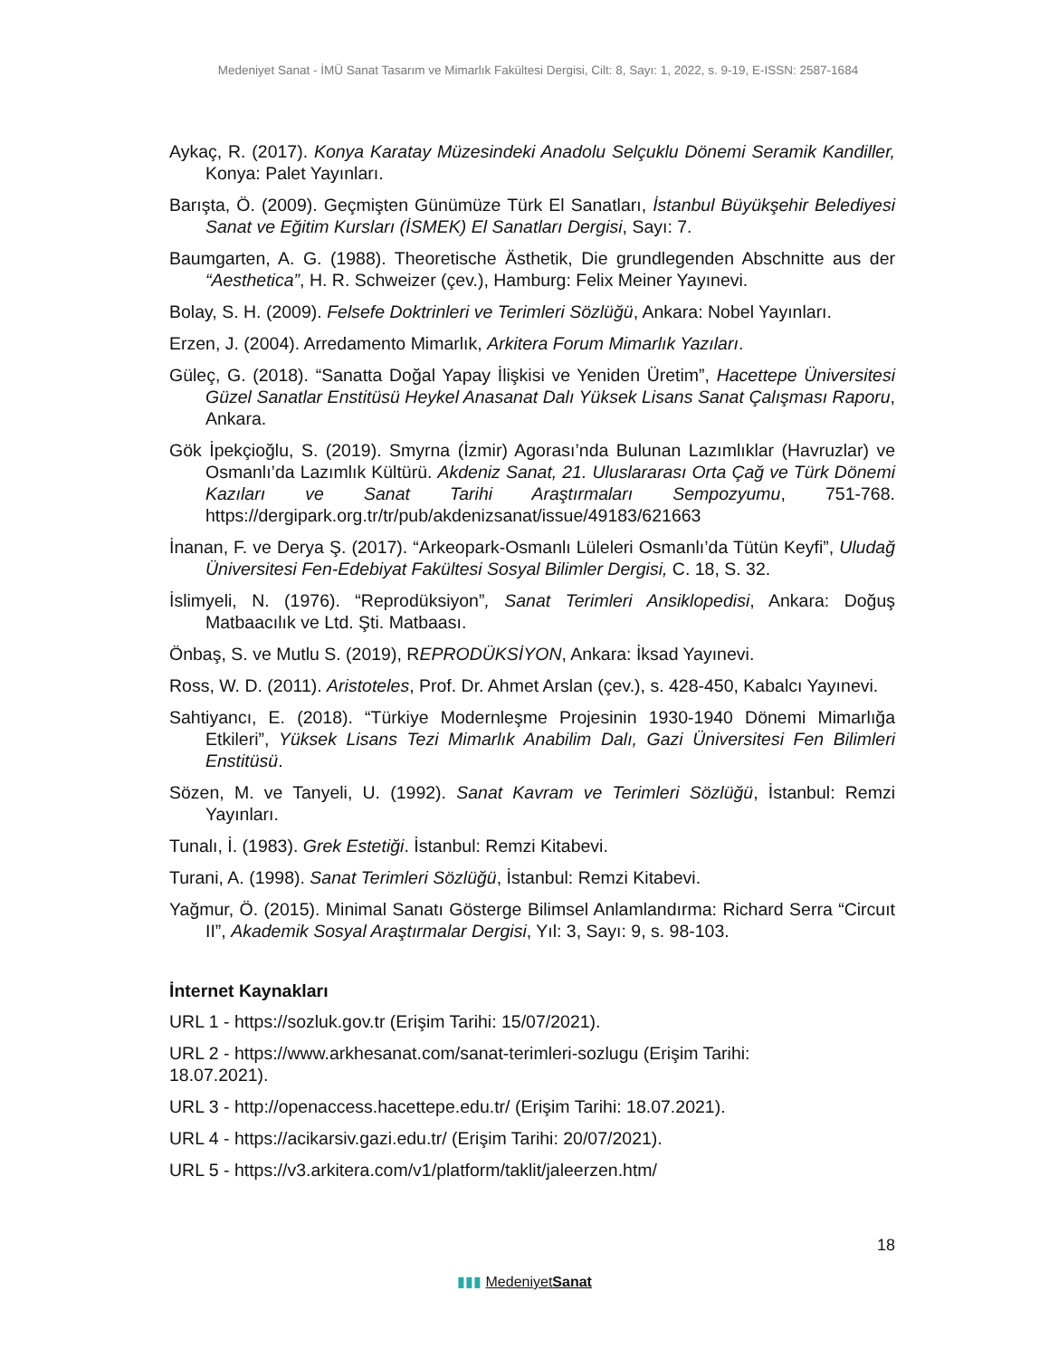Medeniyet Sanat - İMÜ Sanat Tasarım ve Mimarlık Fakültesi Dergisi, Cilt: 8, Sayı: 1, 2022, s. 9-19, E-ISSN: 2587-1684
Aykaç, R. (2017). Konya Karatay Müzesindeki Anadolu Selçuklu Dönemi Seramik Kandiller, Konya: Palet Yayınları.
Barışta, Ö. (2009). Geçmişten Günümüze Türk El Sanatları, İstanbul Büyükşehir Belediyesi Sanat ve Eğitim Kursları (İSMEK) El Sanatları Dergisi, Sayı: 7.
Baumgarten, A. G. (1988). Theoretische Ästhetik, Die grundlegenden Abschnitte aus der “Aesthetica”, H. R. Schweizer (çev.), Hamburg: Felix Meiner Yayınevi.
Bolay, S. H. (2009). Felsefe Doktrinleri ve Terimleri Sözlüğü, Ankara: Nobel Yayınları.
Erzen, J. (2004). Arredamento Mimarlık, Arkitera Forum Mimarlık Yazıları.
Güleç, G. (2018). “Sanatta Doğal Yapay İlişkisi ve Yeniden Üretim”, Hacettepe Üniversitesi Güzel Sanatlar Enstitüsü Heykel Anasanat Dalı Yüksek Lisans Sanat Çalışması Raporu, Ankara.
Gök İpekçioğlu, S. (2019). Smyrna (İzmir) Agorası’nda Bulunan Lazımlıklar (Havruzlar) ve Osmanlı’da Lazımlık Kültürü. Akdeniz Sanat, 21. Uluslararası Orta Çağ ve Türk Dönemi Kazıları ve Sanat Tarihi Araştırmaları Sempozyumu, 751-768. https://dergipark.org.tr/tr/pub/akdenizsanat/issue/49183/621663
İnanan, F. ve Derya Ş. (2017). “Arkeopark-Osmanlı Lüleleri Osmanlı’da Tütün Keyfi”, Uludağ Üniversitesi Fen-Edebiyat Fakültesi Sosyal Bilimler Dergisi, C. 18, S. 32.
İslimyeli, N. (1976). “Reprodüksiyon”, Sanat Terimleri Ansiklopedisi, Ankara: Doğuş Matbaacılık ve Ltd. Şti. Matbaası.
Önbaş, S. ve Mutlu S. (2019), REPRODÜKSİYON, Ankara: İksad Yayınevi.
Ross, W. D. (2011). Aristoteles, Prof. Dr. Ahmet Arslan (çev.), s. 428-450, Kabalcı Yayınevi.
Sahtiyancı, E. (2018). “Türkiye Modernleşme Projesinin 1930-1940 Dönemi Mimarlığa Etkileri”, Yüksek Lisans Tezi Mimarlık Anabilim Dalı, Gazi Üniversitesi Fen Bilimleri Enstitüsü.
Sözen, M. ve Tanyeli, U. (1992). Sanat Kavram ve Terimleri Sözlüğü, İstanbul: Remzi Yayınları.
Tunalı, İ. (1983). Grek Estetiği. İstanbul: Remzi Kitabevi.
Turani, A. (1998). Sanat Terimleri Sözlüğü, İstanbul: Remzi Kitabevi.
Yağmur, Ö. (2015). Minimal Sanatı Gösterge Bilimsel Anlamlandırma: Richard Serra “Circuıt II”, Akademik Sosyal Araştırmalar Dergisi, Yıl: 3, Sayı: 9, s. 98-103.
İnternet Kaynakları
URL 1 - https://sozluk.gov.tr (Erişim Tarihi: 15/07/2021).
URL 2 - https://www.arkhesanat.com/sanat-terimleri-sozlugu (Erişim Tarihi:
18.07.2021).
URL 3 - http://openaccess.hacettepe.edu.tr/ (Erişim Tarihi: 18.07.2021).
URL 4 - https://acikarsiv.gazi.edu.tr/ (Erişim Tarihi: 20/07/2021).
URL 5 - https://v3.arkitera.com/v1/platform/taklit/jaleerzen.htm/
18
▮▮▮ MedeniyetSanat